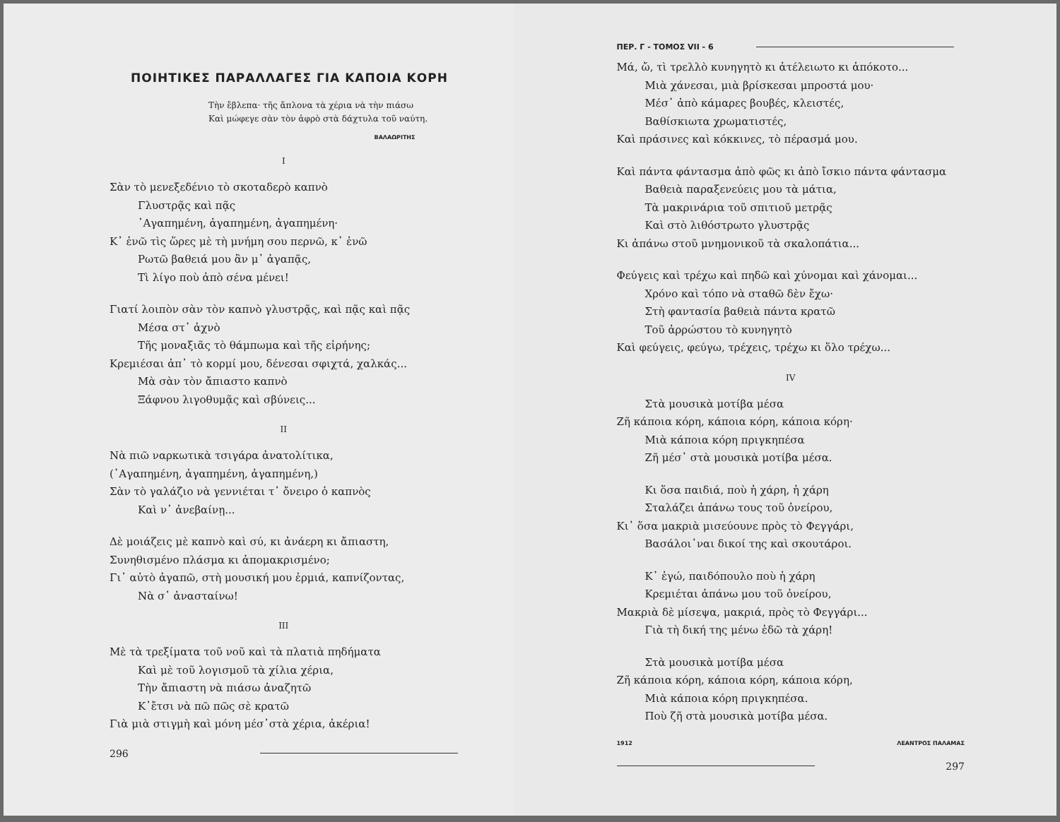ΠΟΙΗΤΙΚΕΣ ΠΑΡΑΛΛΑΓΕΣ ΓΙΑ ΚΑΠΟΙΑ ΚΟΡΗ
Τὴν ἔβλεπα· τῆς ἅπλονα τὰ χέρια νὰ τὴν πιάσω
Καὶ μώφεγε σὰν τὸν ἀφρὸ στὰ δάχτυλα τοῦ ναύτη.
ΒΑΛΑΩΡΙΤΗΣ
I
Σὰν τὸ μενεξεδένιο τὸ σκοταδερὸ καπνὸ
Γλυστρᾷς καὶ πᾷς
᾿Αγαπημένη, ἀγαπημένη, ἀγαπημένη·
Κ᾿ ἐνῶ τὶς ὥρες μὲ τὴ μνήμη σου περνῶ, κ᾿ ἐνῶ
Ρωτῶ βαθειά μου ἂν μ᾿ ἀγαπᾷς,
Τὶ λίγο ποὺ ἀπὸ σένα μένει!
Γιατί λοιπὸν σὰν τὸν καπνὸ γλυστρᾷς, καὶ πᾷς καὶ πᾷς
Μέσα στ᾿ ἀχνὸ
Τῆς μοναξιᾶς τὸ θάμπωμα καὶ τῆς εἰρήνης;
Κρεμιέσαι ἀπ᾿ τὸ κορμί μου, δένεσαι σφιχτά, χαλκάς...
Μὰ σὰν τὸν ἄπιαστο καπνὸ
Ξάφνου λιγοθυμᾷς καὶ σβύνεις...
II
Νὰ πιῶ ναρκωτικὰ τσιγάρα ἀνατολίτικα,
(᾿Αγαπημένη, ἀγαπημένη, ἀγαπημένη,)
Σὰν τὸ γαλάζιο νὰ γεννιέται τ᾿ ὄνειρο ὁ καπνὸς
Καὶ ν᾿ ἀνεβαίνῃ...
Δὲ μοιάζεις μὲ καπνὸ καὶ σύ, κι ἀνάερη κι ἄπιαστη,
Συνηθισμένο πλάσμα κι ἀπομακρισμένο;
Γι᾿ αὐτὸ ἀγαπῶ, στὴ μουσική μου ἐρμιά, καπνίζοντας,
Νὰ σ᾿ ἀνασταίνω!
III
Μὲ τὰ τρεξίματα τοῦ νοῦ καὶ τὰ πλατιὰ πηδήματα
Καὶ μὲ τοῦ λογισμοῦ τὰ χίλια χέρια,
Τὴν ἄπιαστη νὰ πιάσω ἀναζητῶ
Κ᾿ἔτσι νὰ πῶ πῶς σὲ κρατῶ
Γιὰ μιὰ στιγμὴ καὶ μόνη μέσ᾿στὰ χέρια, ἀκέρια!
296
ΠΕΡ. Γ - ΤΟΜΟΣ VII - 6
Μά, ὤ, τὶ τρελλὸ κυνηγητὸ κι ἀτέλειωτο κι ἀπόκοτο...
Μιὰ χάνεσαι, μιὰ βρίσκεσαι μπροστά μου·
Μέσ᾿ ἀπὸ κάμαρες βουβές, κλειστές,
Βαθίσκιωτα χρωματιστές,
Καὶ πράσινες καὶ κόκκινες, τὸ πέρασμά μου.
Καὶ πάντα φάντασμα ἀπὸ φῶς κι ἀπὸ ἴσκιο πάντα φάντασμα
Βαθειὰ παραξενεύεις μου τὰ μάτια,
Τὰ μακρινάρια τοῦ σπιτιοῦ μετρᾷς
Καὶ στὸ λιθόστρωτο γλυστρᾷς
Κι ἀπάνω στοῦ μνημονικοῦ τὰ σκαλοπάτια...
Φεύγεις καὶ τρέχω καὶ πηδῶ καὶ χύνομαι καὶ χάνομαι...
Χρόνο καὶ τόπο νὰ σταθῶ δὲν ἔχω·
Στὴ φαντασία βαθειὰ πάντα κρατῶ
Τοῦ ἀρρώστου τὸ κυνηγητὸ
Καὶ φεύγεις, φεύγω, τρέχεις, τρέχω κι ὅλο τρέχω...
IV
Στὰ μουσικὰ μοτίβα μέσα
Ζῆ κάποια κόρη, κάποια κόρη, κάποια κόρη·
Μιὰ κάποια κόρη πριγκηπέσα
Ζῆ μέσ᾿ στὰ μουσικὰ μοτίβα μέσα.
Κι ὅσα παιδιά, ποὺ ἡ χάρη, ἡ χάρη
Σταλάζει ἀπάνω τους τοῦ ὀνείρου,
Κι᾿ ὅσα μακριὰ μισεύουνε πρὸς τὸ Φεγγάρι,
Βασάλοι᾿ναι δικοί της καὶ σκουτάροι.
Κ᾿ ἐγώ, παιδόπουλο ποὺ ἡ χάρη
Κρεμιέται ἀπάνω μου τοῦ ὀνείρου,
Μακριὰ δὲ μίσεψα, μακριά, πρὸς τὸ Φεγγάρι...
Γιὰ τὴ δική της μένω ἐδῶ τὰ χάρη!
Στὰ μουσικὰ μοτίβα μέσα
Ζῆ κάποια κόρη, κάποια κόρη, κάποια κόρη,
Μιὰ κάποια κόρη πριγκηπέσα.
Ποὺ ζῆ στὰ μουσικὰ μοτίβα μέσα.
1912 ΛΕΑΝΤΡΟΣ ΠΑΛΑΜΑΣ
297